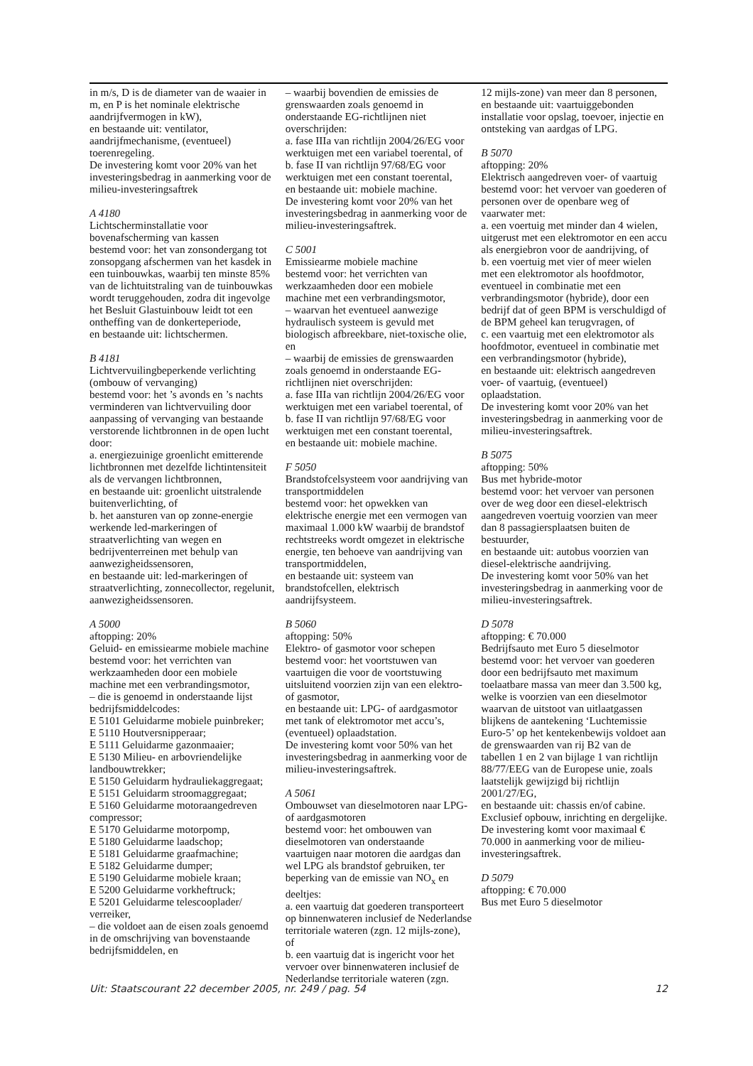in m/s, D is de diameter van de waaier in m, en P is het nominale elektrische aandrijfvermogen in kW),
en bestaande uit: ventilator, aandrijfmechanisme, (eventueel) toerenregeling.
De investering komt voor 20% van het investeringsbedrag in aanmerking voor de milieu-investeringsaftrek
A 4180
Lichtscherminstallatie voor bovenafscherming van kassen
bestemd voor: het van zonsondergang tot zonsopgang afschermen van het kasdek in een tuinbouwkas, waarbij ten minste 85% van de lichtuitstraling van de tuinbouwkas wordt teruggehouden, zodra dit ingevolge het Besluit Glastuinbouw leidt tot een ontheffing van de donkerteperiode,
en bestaande uit: lichtschermen.
B 4181
Lichtvervuilingbeperkende verlichting (ombouw of vervanging)
bestemd voor: het ’s avonds en ’s nachts verminderen van lichtvervuiling door aanpassing of vervanging van bestaande verstorende lichtbronnen in de open lucht door:
a. energiezuinige groenlicht emitterende lichtbronnen met dezelfde lichtintensiteit als de vervangen lichtbronnen,
en bestaande uit: groenlicht uitstralende buitenverlichting, of
b. het aansturen van op zonne-energie werkende led-markeringen of straatverlichting van wegen en bedrijventerreinen met behulp van aanwezigheidssensoren,
en bestaande uit: led-markeringen of straatverlichting, zonnecollector, regelunit, aanwezigheidssensoren.
A 5000
aftopping: 20%
Geluid- en emissiearme mobiele machine
bestemd voor: het verrichten van werkzaamheden door een mobiele machine met een verbrandingsmotor,
– die is genoemd in onderstaande lijst bedrijfsmiddelcodes:
E 5101 Geluidarme mobiele puinbreker;
E 5110 Houtversnipperaar;
E 5111 Geluidarme gazonmaaier;
E 5130 Milieu- en arbovriendelijke landbouwtrekker;
E 5150 Geluidarm hydrauliekaggregaat;
E 5151 Geluidarm stroomaggregaat;
E 5160 Geluidarme motoraangedreven compressor;
E 5170 Geluidarme motorpomp,
E 5180 Geluidarme laadschop;
E 5181 Geluidarme graafmachine;
E 5182 Geluidarme dumper;
E 5190 Geluidarme mobiele kraan;
E 5200 Geluidarme vorkheftruck;
E 5201 Geluidarme telescooplader/ verreiker,
– die voldoet aan de eisen zoals genoemd in de omschrijving van bovenstaande bedrijfsmiddelen, en
– waarbij bovendien de emissies de grenswaarden zoals genoemd in onderstaande EG-richtlijnen niet overschrijden:
a. fase IIIa van richtlijn 2004/26/EG voor werktuigen met een variabel toerental, of
b. fase II van richtlijn 97/68/EG voor werktuigen met een constant toerental,
en bestaande uit: mobiele machine.
De investering komt voor 20% van het investeringsbedrag in aanmerking voor de milieu-investeringsaftrek.
C 5001
Emissiearme mobiele machine
bestemd voor: het verrichten van werkzaamheden door een mobiele machine met een verbrandingsmotor,
– waarvan het eventueel aanwezige hydraulisch systeem is gevuld met biologisch afbreekbare, niet-toxische olie, en
– waarbij de emissies de grenswaarden zoals genoemd in onderstaande EG-richtlijnen niet overschrijden:
a. fase IIIa van richtlijn 2004/26/EG voor werktuigen met een variabel toerental, of
b. fase II van richtlijn 97/68/EG voor werktuigen met een constant toerental,
en bestaande uit: mobiele machine.
F 5050
Brandstofcelsysteem voor aandrijving van transportmiddelen
bestemd voor: het opwekken van elektrische energie met een vermogen van maximaal 1.000 kW waarbij de brandstof rechtstreeks wordt omgezet in elektrische energie, ten behoeve van aandrijving van transportmiddelen,
en bestaande uit: systeem van brandstofcellen, elektrisch aandrijfsysteem.
B 5060
aftopping: 50%
Elektro- of gasmotor voor schepen
bestemd voor: het voortstuwen van vaartuigen die voor de voortstuwing uitsluitend voorzien zijn van een elektro- of gasmotor,
en bestaande uit: LPG- of aardgasmotor met tank of elektromotor met accu’s, (eventueel) oplaadstation.
De investering komt voor 50% van het investeringsbedrag in aanmerking voor de milieu-investeringsaftrek.
A 5061
Ombouwset van dieselmotoren naar LPG- of aardgasmotoren
bestemd voor: het ombouwen van dieselmotoren van onderstaande vaartuigen naar motoren die aardgas dan wel LPG als brandstof gebruiken, ter beperking van de emissie van NO<sub>x</sub> en deeltjes:
a. een vaartuig dat goederen transporteert op binnenwateren inclusief de Nederlandse territoriale wateren (zgn. 12 mijls-zone), of
b. een vaartuig dat is ingericht voor het vervoer over binnenwateren inclusief de Nederlandse territoriale wateren (zgn.
12 mijls-zone) van meer dan 8 personen,
en bestaande uit: vaartuiggebonden installatie voor opslag, toevoer, injectie en ontsteking van aardgas of LPG.
B 5070
aftopping: 20%
Elektrisch aangedreven voer- of vaartuig
bestemd voor: het vervoer van goederen of personen over de openbare weg of vaarwater met:
a. een voertuig met minder dan 4 wielen, uitgerust met een elektromotor en een accu als energiebron voor de aandrijving, of
b. een voertuig met vier of meer wielen met een elektromotor als hoofdmotor, eventueel in combinatie met een verbrandingsmotor (hybride), door een bedrijf dat of geen BPM is verschuldigd of de BPM geheel kan terugvragen, of
c. een vaartuig met een elektromotor als hoofdmotor, eventueel in combinatie met een verbrandingsmotor (hybride),
en bestaande uit: elektrisch aangedreven voer- of vaartuig, (eventueel) oplaadstation.
De investering komt voor 20% van het investeringsbedrag in aanmerking voor de milieu-investeringsaftrek.
B 5075
aftopping: 50%
Bus met hybride-motor
bestemd voor: het vervoer van personen over de weg door een diesel-elektrisch aangedreven voertuig voorzien van meer dan 8 passagiersplaatsen buiten de bestuurder,
en bestaande uit: autobus voorzien van diesel-elektrische aandrijving.
De investering komt voor 50% van het investeringsbedrag in aanmerking voor de milieu-investeringsaftrek.
D 5078
aftopping: € 70.000
Bedrijfsauto met Euro 5 dieselmotor
bestemd voor: het vervoer van goederen door een bedrijfsauto met maximum toelaatbare massa van meer dan 3.500 kg, welke is voorzien van een dieselmotor waarvan de uitstoot van uitlaatgassen blijkens de aantekening ‘Luchtemissie Euro-5’ op het kentekenbewijs voldoet aan de grenswaarden van rij B2 van de tabellen 1 en 2 van bijlage 1 van richtlijn 88/77/EEG van de Europese unie, zoals laatstelijk gewijzigd bij richtlijn 2001/27/EG,
en bestaande uit: chassis en/of cabine. Exclusief opbouw, inrichting en dergelijke.
De investering komt voor maximaal € 70.000 in aanmerking voor de milieu-investeringsaftrek.
D 5079
aftopping: € 70.000
Bus met Euro 5 dieselmotor
Uit: Staatscourant 22 december 2005, nr. 249 / pag. 54 12